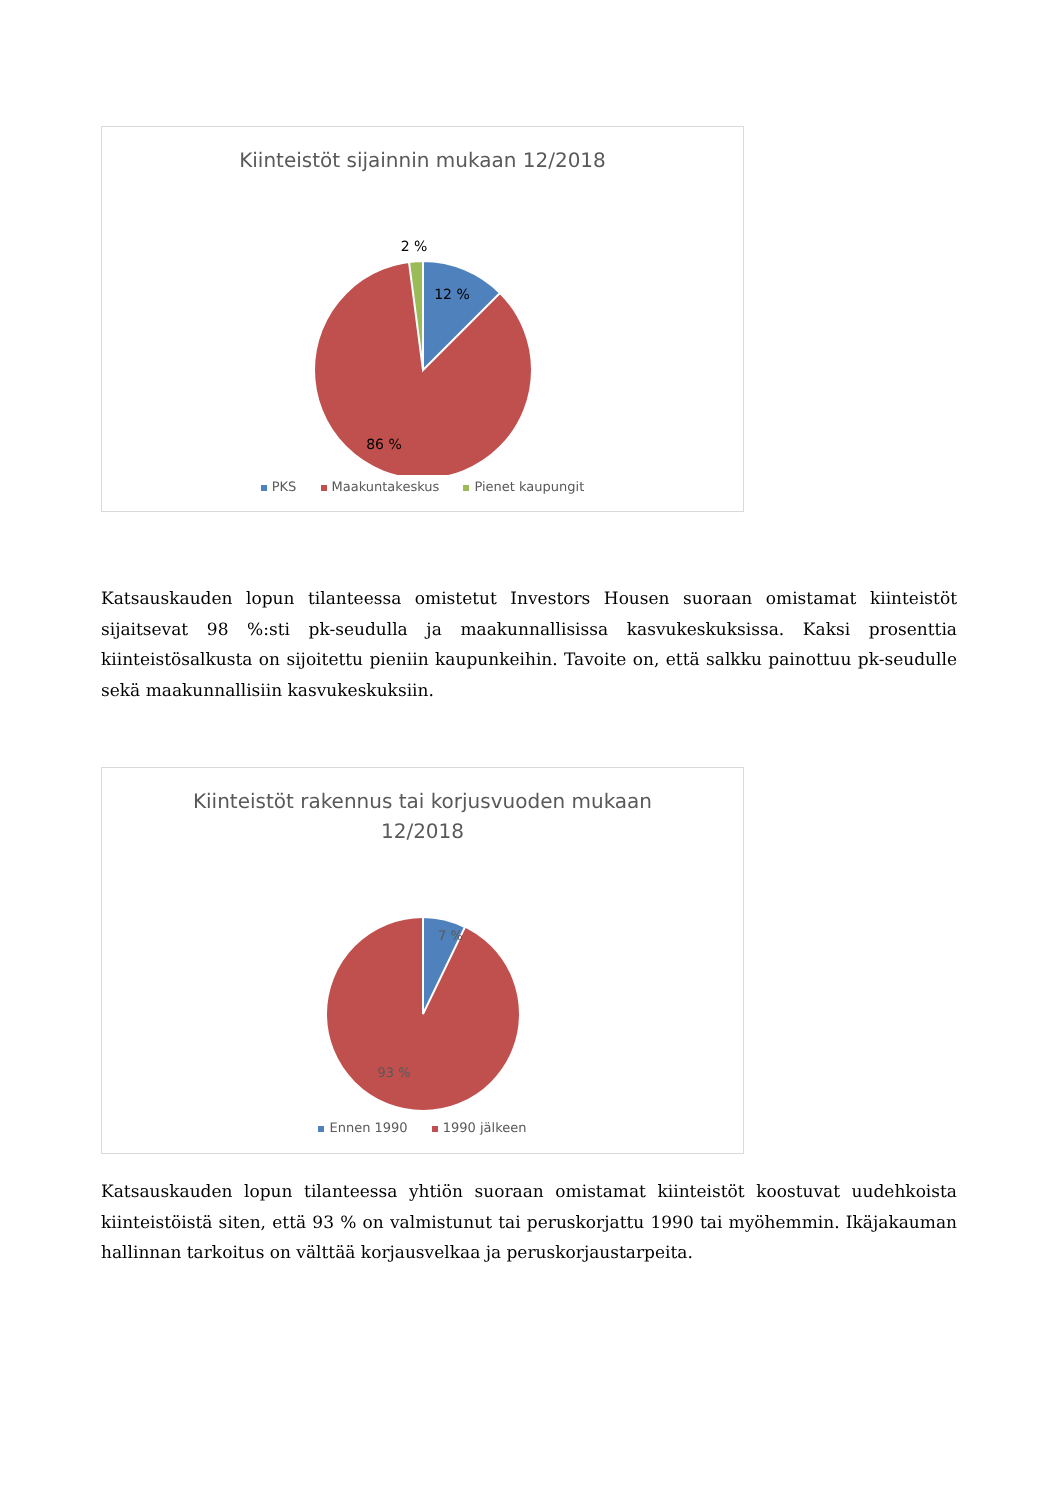Kiinteistöt sijainnin mukaan 12/2018
2 %
12 %
86 %
PKS Maakuntakeskus Pienet kaupungit
Katsauskauden lopun tilanteessa omistetut Investors Housen suoraan omistamat kiinteistöt sijaitsevat 98 %:sti pk-seudulla ja maakunnallisissa kasvukeskuksissa. Kaksi prosenttia kiinteistösalkusta on sijoitettu pieniin kaupunkeihin. Tavoite on, että salkku painottuu pk-seudulle sekä maakunnallisiin kasvukeskuksiin.
Kiinteistöt rakennus tai korjusvuoden mukaan
12/2018
7 %
93 %
Ennen 1990 1990 jälkeen
Katsauskauden lopun tilanteessa yhtiön suoraan omistamat kiinteistöt koostuvat uudehkoista kiinteistöistä siten, että 93 % on valmistunut tai peruskorjattu 1990 tai myöhemmin. Ikäjakauman hallinnan tarkoitus on välttää korjausvelkaa ja peruskorjaustarpeita.